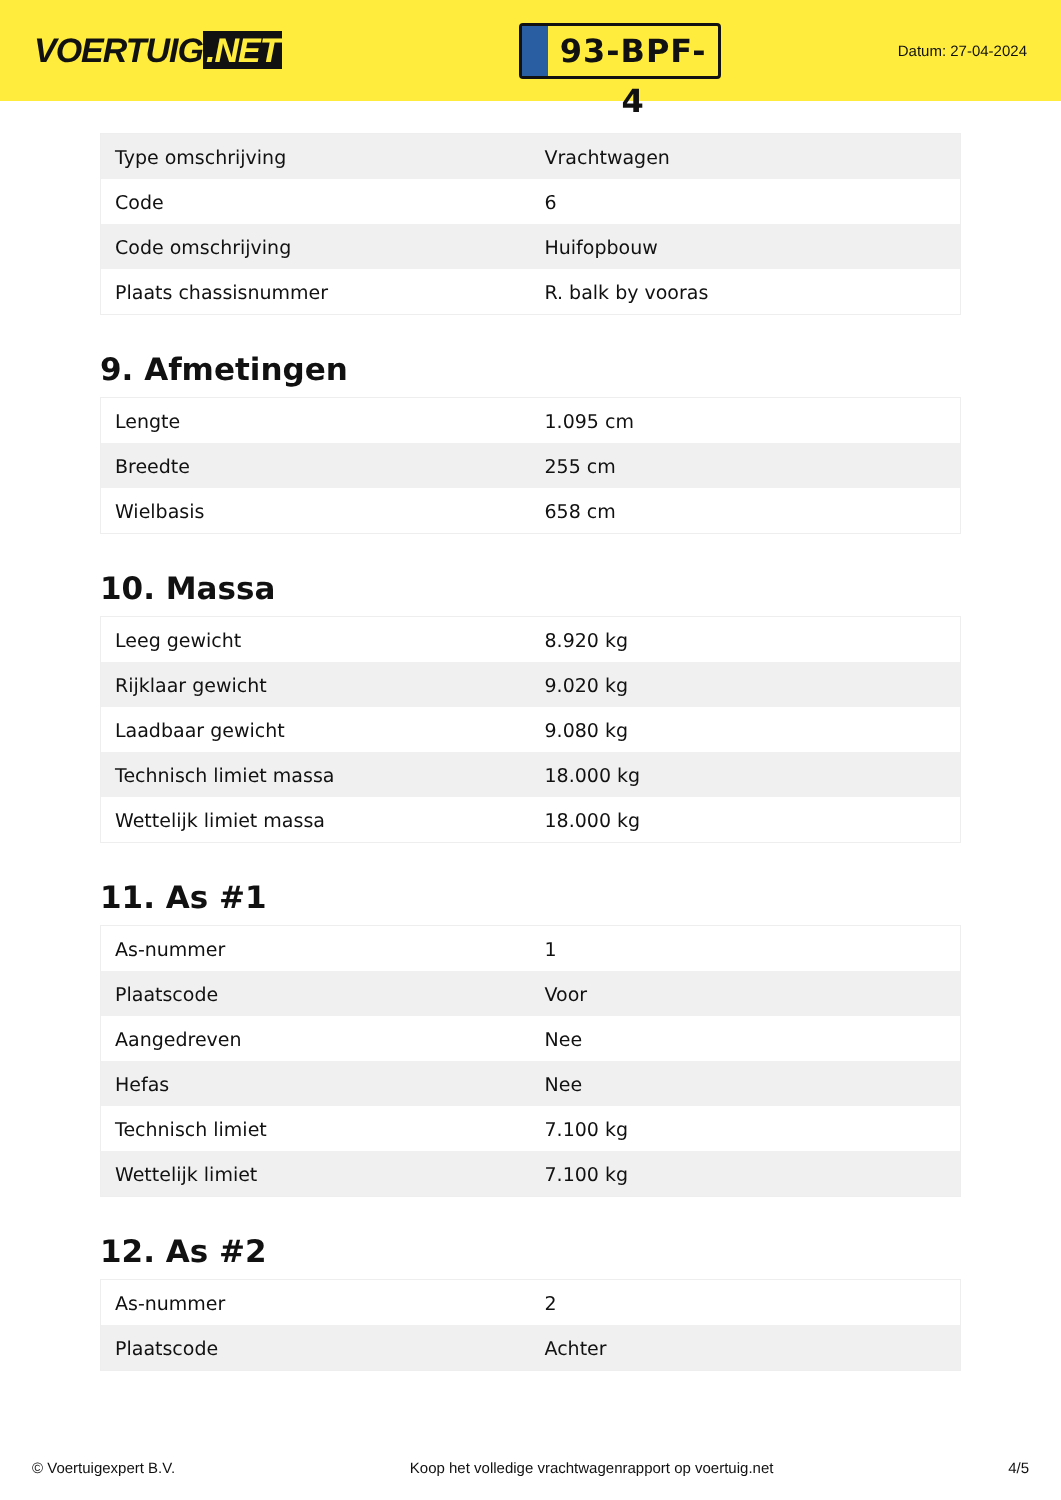VOERTUIG.NET
93-BPF-4
Datum: 27-04-2024
| Type omschrijving | Vrachtwagen |
| Code | 6 |
| Code omschrijving | Huifopbouw |
| Plaats chassisnummer | R. balk by vooras |
9. Afmetingen
| Lengte | 1.095 cm |
| Breedte | 255 cm |
| Wielbasis | 658 cm |
10. Massa
| Leeg gewicht | 8.920 kg |
| Rijklaar gewicht | 9.020 kg |
| Laadbaar gewicht | 9.080 kg |
| Technisch limiet massa | 18.000 kg |
| Wettelijk limiet massa | 18.000 kg |
11. As #1
| As-nummer | 1 |
| Plaatscode | Voor |
| Aangedreven | Nee |
| Hefas | Nee |
| Technisch limiet | 7.100 kg |
| Wettelijk limiet | 7.100 kg |
12. As #2
| As-nummer | 2 |
| Plaatscode | Achter |
© Voertuigexpert B.V. Koop het volledige vrachtwagenrapport op voertuig.net 4/5